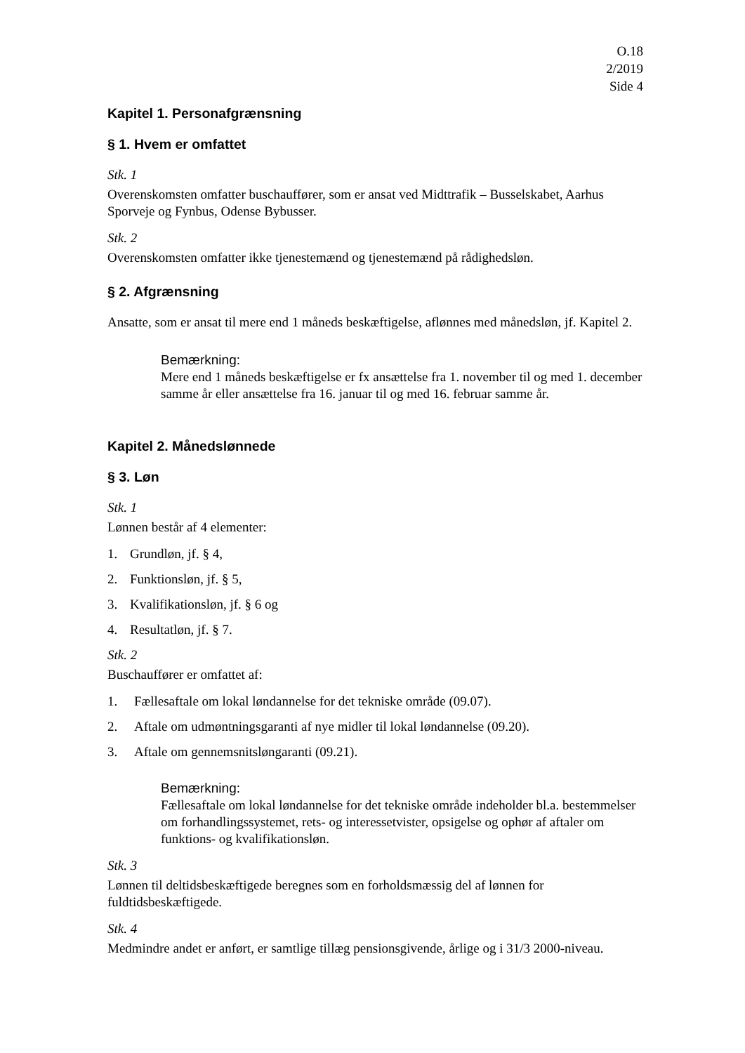O.18
2/2019
Side 4
Kapitel 1. Personafgrænsning
§ 1. Hvem er omfattet
Stk. 1
Overenskomsten omfatter buschauffører, som er ansat ved Midttrafik – Busselskabet, Aarhus Sporveje og Fynbus, Odense Bybusser.
Stk. 2
Overenskomsten omfatter ikke tjenestemænd og tjenestemænd på rådighedsløn.
§ 2. Afgrænsning
Ansatte, som er ansat til mere end 1 måneds beskæftigelse, aflønnes med månedsløn, jf. Kapitel 2.
Bemærkning:
Mere end 1 måneds beskæftigelse er fx ansættelse fra 1. november til og med 1. december samme år eller ansættelse fra 16. januar til og med 16. februar samme år.
Kapitel 2. Månedslønnede
§ 3. Løn
Stk. 1
Lønnen består af 4 elementer:
1. Grundløn, jf. § 4,
2. Funktionsløn, jf. § 5,
3. Kvalifikationsløn, jf. § 6 og
4. Resultatløn, jf. § 7.
Stk. 2
Buschauffører er omfattet af:
1. Fællesaftale om lokal løndannelse for det tekniske område (09.07).
2. Aftale om udmøntningsgaranti af nye midler til lokal løndannelse (09.20).
3. Aftale om gennemsnitsløngaranti (09.21).
Bemærkning:
Fællesaftale om lokal løndannelse for det tekniske område indeholder bl.a. bestemmelser om forhandlingssystemet, rets- og interessetvister, opsigelse og ophør af aftaler om funktions- og kvalifikationsløn.
Stk. 3
Lønnen til deltidsbeskæftigede beregnes som en forholdsmæssig del af lønnen for fuldtidsbeskæftigede.
Stk. 4
Medmindre andet er anført, er samtlige tillæg pensionsgivende, årlige og i 31/3 2000-niveau.